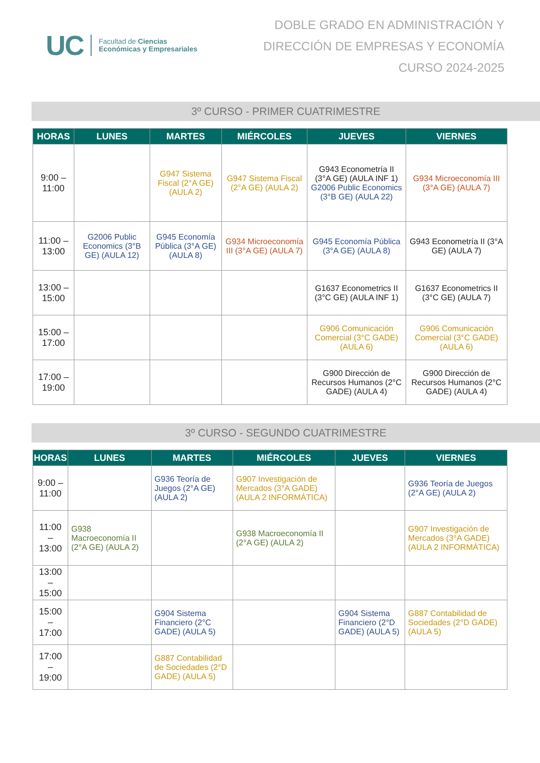UC Facultad de Ciencias
Económicas y Empresariales
DOBLE GRADO EN ADMINISTRACIÓN Y
DIRECCIÓN DE EMPRESAS Y ECONOMÍA
CURSO 2024-2025
3º CURSO - PRIMER CUATRIMESTRE
| HORAS | LUNES | MARTES | MIÉRCOLES | JUEVES | VIERNES |
| --- | --- | --- | --- | --- | --- |
| 9:00 – 11:00 | | G947 Sistema Fiscal (2°A GE) (AULA 2) | G947 Sistema Fiscal (2°A GE) (AULA 2) | G943 Econometría II (3°A GE) (AULA INF 1) G2006 Public Economics (3°B GE) (AULA 22) | G934 Microeconomía III (3°A GE) (AULA 7) |
| 11:00 – 13:00 | G2006 Public Economics (3°B GE) (AULA 12) | G945 Economía Pública (3°A GE) (AULA 8) | G934 Microeconomía III (3°A GE) (AULA 7) | G945 Economía Pública (3°A GE) (AULA 8) | G943 Econometría II (3°A GE) (AULA 7) |
| 13:00 – 15:00 | | | | G1637 Econometrics II (3°C GE) (AULA INF 1) | G1637 Econometrics II (3°C GE) (AULA 7) |
| 15:00 – 17:00 | | | | G906 Comunicación Comercial (3°C GADE) (AULA 6) | G906 Comunicación Comercial (3°C GADE) (AULA 6) |
| 17:00 – 19:00 | | | | G900 Dirección de Recursos Humanos (2°C GADE) (AULA 4) | G900 Dirección de Recursos Humanos (2°C GADE) (AULA 4) |
3º CURSO - SEGUNDO CUATRIMESTRE
| HORAS | LUNES | MARTES | MIÉRCOLES | JUEVES | VIERNES |
| --- | --- | --- | --- | --- | --- |
| 9:00 – 11:00 | | G936 Teoría de Juegos (2°A GE) (AULA 2) | G907 Investigación de Mercados (3°A GADE) (AULA 2 INFORMÁTICA) | | G936 Teoría de Juegos (2°A GE) (AULA 2) |
| 11:00 – 13:00 | G938 Macroeconomía II (2°A GE) (AULA 2) | | G938 Macroeconomía II (2°A GE) (AULA 2) | | G907 Investigación de Mercados (3°A GADE) (AULA 2 INFORMÁTICA) |
| 13:00 – 15:00 | | | | | |
| 15:00 – 17:00 | | G904 Sistema Financiero (2°C GADE) (AULA 5) | | G904 Sistema Financiero (2°D GADE) (AULA 5) | G887 Contabilidad de Sociedades (2°D GADE) (AULA 5) |
| 17:00 – 19:00 | | G887 Contabilidad de Sociedades (2°D GADE) (AULA 5) | | | |